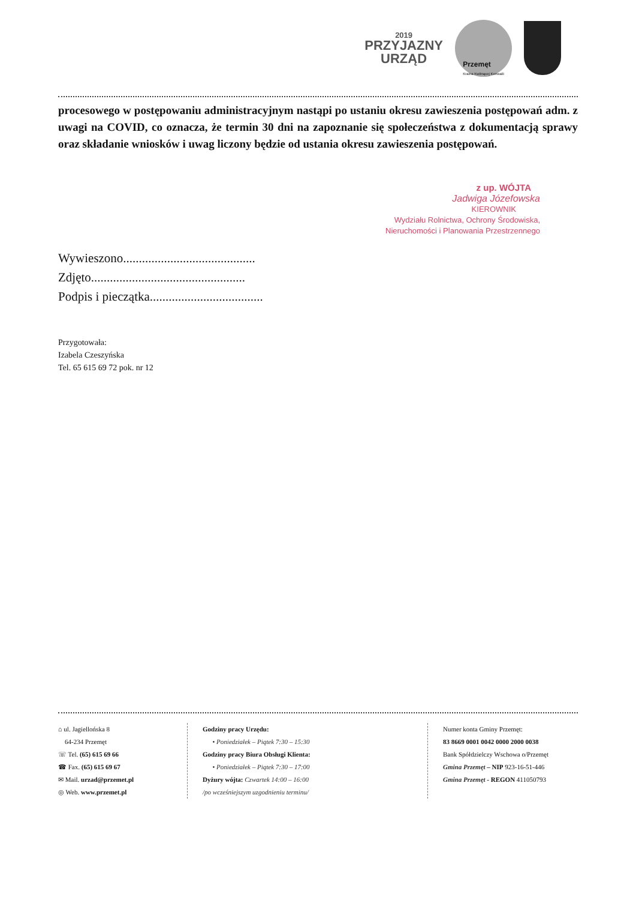2019
PRZYJAZNY
URZĄD
Przemęt
Kraina Kwitnącej Konwalii
procesowego w postępowaniu administracyjnym nastąpi po ustaniu okresu zawieszenia postępowań adm. z uwagi na COVID, co oznacza, że termin 30 dni na zapoznanie się społeczeństwa z dokumentacją sprawy oraz składanie wniosków i uwag liczony będzie od ustania okresu zawieszenia postępowań.
z up. WÓJTA
Jadwiga Józefowska
KIEROWNIK
Wydziału Rolnictwa, Ochrony Środowiska,
Nieruchomości i Planowania Przestrzennego
Wywieszono..........................................
Zdjęto.................................................
Podpis i pieczątka....................................
Przygotowała:
Izabela Czeszyńska
Tel. 65 615 69 72 pok. nr 12
⌂ ul. Jagiellońska 8
64-234 Przemęt
☏ Tel. (65) 615 69 66
☎ Fax. (65) 615 69 67
✉ Mail. urzad@przemet.pl
◎ Web. www.przemet.pl
Godziny pracy Urzędu:
• Poniedziałek – Piątek 7:30 – 15:30
Godziny pracy Biura Obsługi Klienta:
• Poniedziałek – Piątek 7:30 – 17:00
Dyżury wójta: Czwartek 14:00 – 16:00
/po wcześniejszym uzgodnieniu terminu/
Numer konta Gminy Przemęt:
83 8669 0001 0042 0000 2000 0038
Bank Spółdzielczy Wschowa o/Przemęt
Gmina Przemęt – NIP 923-16-51-446
Gmina Przemęt - REGON 411050793